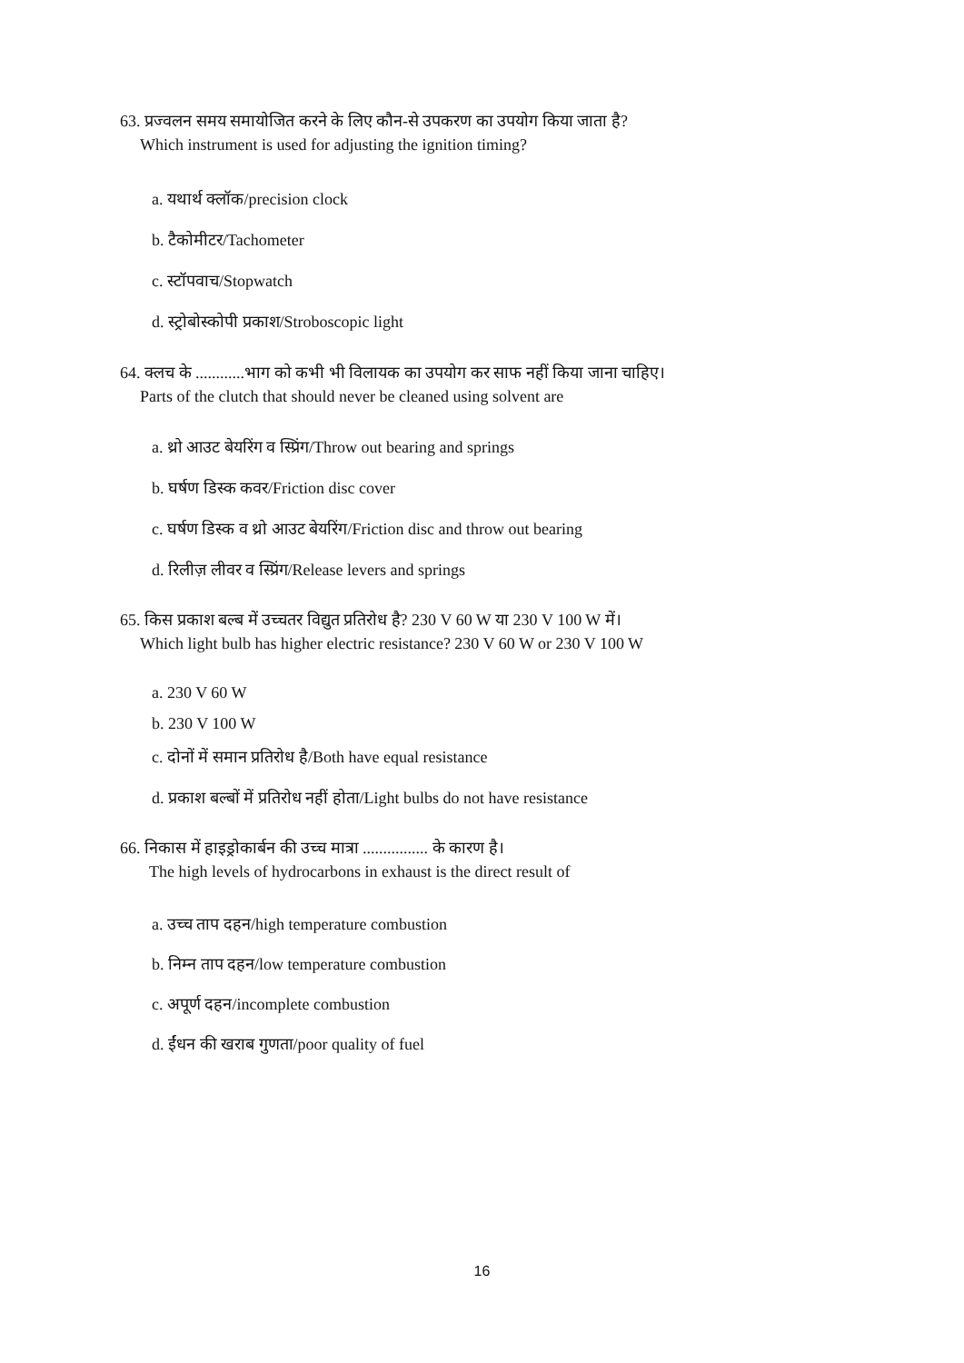63. प्रज्वलन समय समायोजित करने के लिए कौन-से उपकरण का उपयोग किया जाता है?
Which instrument is used for adjusting the ignition timing?
a. यथार्थ क्लॉक/precision clock
b. टैकोमीटर/Tachometer
c. स्टॉपवाच/Stopwatch
d. स्ट्रोबोस्कोपी प्रकाश/Stroboscopic light
64. क्लच के ............भाग को कभी भी विलायक का उपयोग कर साफ नहीं किया जाना चाहिए।
Parts of the clutch that should never be cleaned using solvent are
a. थ्रो आउट बेयरिंग व स्प्रिंग/Throw out bearing and springs
b. घर्षण डिस्क कवर/Friction disc cover
c. घर्षण डिस्क व थ्रो आउट बेयरिंग/Friction disc and throw out bearing
d. रिलीज़ लीवर व स्प्रिंग/Release levers and springs
65. किस प्रकाश बल्ब में उच्चतर विद्युत प्रतिरोध है? 230 V 60 W या 230 V 100 W में।
Which light bulb has higher electric resistance? 230 V 60 W or 230 V 100 W
a. 230 V 60 W
b. 230 V 100 W
c. दोनों में समान प्रतिरोध है/Both have equal resistance
d. प्रकाश बल्बों में प्रतिरोध नहीं होता/Light bulbs do not have resistance
66. निकास में हाइड्रोकार्बन की उच्च मात्रा ................ के कारण है।
The high levels of hydrocarbons in exhaust is the direct result of
a. उच्च ताप दहन/high temperature combustion
b. निम्न ताप दहन/low temperature combustion
c. अपूर्ण दहन/incomplete combustion
d. ईंधन की खराब गुणता/poor quality of fuel
16